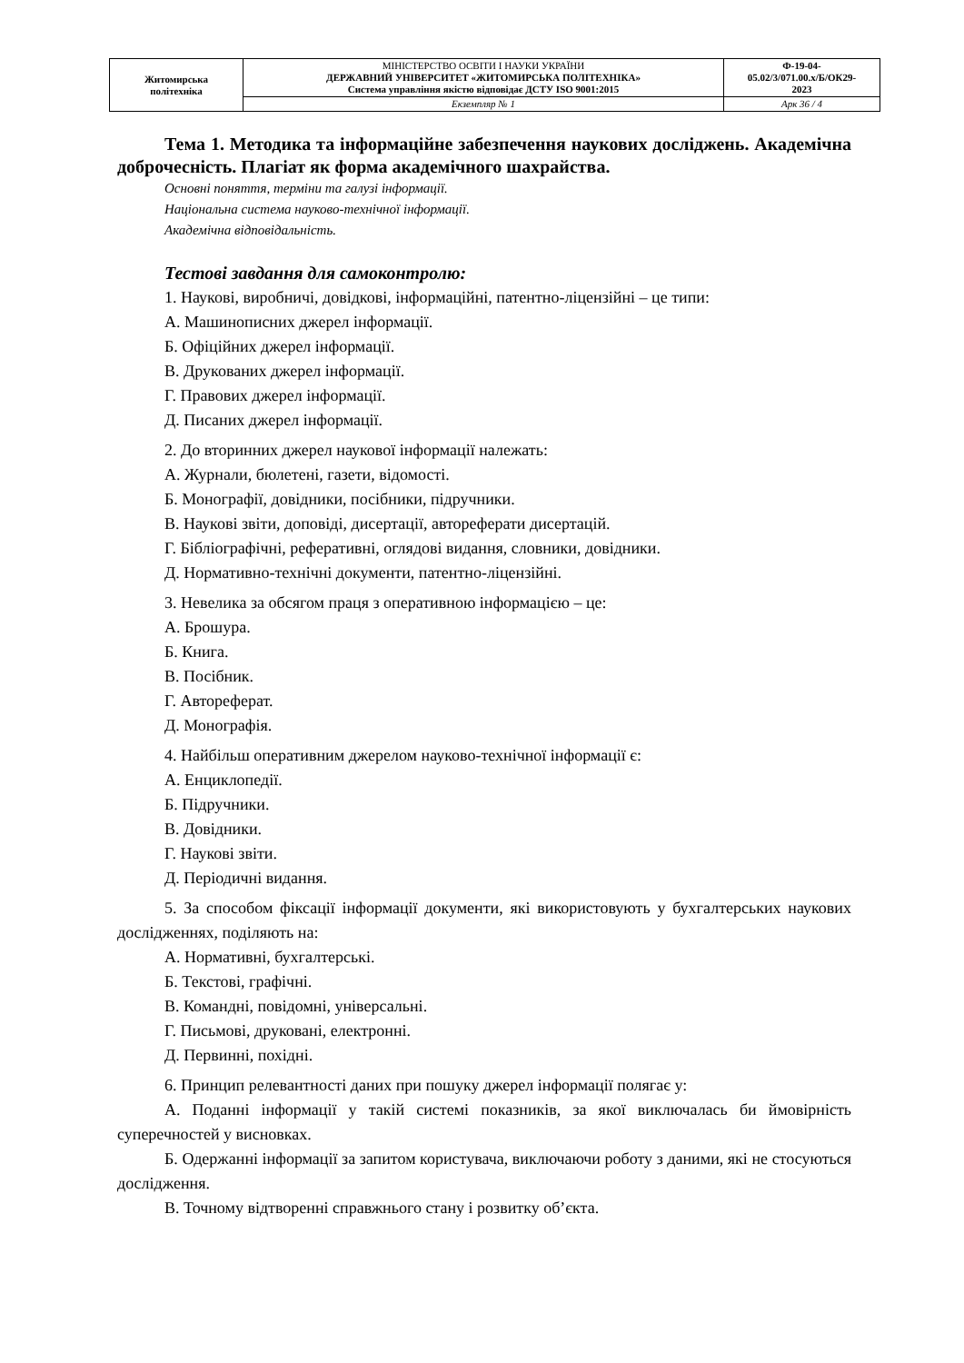| Житомирська політехніка | МІНІСТЕРСТВО ОСВІТИ І НАУКИ УКРАЇНИ ДЕРЖАВНИЙ УНІВЕРСИТЕТ «ЖИТОМИРСЬКА ПОЛІТЕХНІКА» Система управління якістю відповідає ДСТУ ISO 9001:2015 | Ф-19-04- 05.02/3/071.00.х/Б/ОК29- 2023 |
| | Екземпляр № 1 | Арк 36 / 4 |
Тема 1. Методика та інформаційне забезпечення наукових досліджень. Академічна доброчесність. Плагіат як форма академічного шахрайства.
Основні поняття, терміни та галузі інформації.
Національна система науково-технічної інформації.
Академічна відповідальність.
Тестові завдання для самоконтролю:
1. Наукові, виробничі, довідкові, інформаційні, патентно-ліцензійні – це типи:
А. Машинописних джерел інформації.
Б. Офіційних джерел інформації.
В. Друкованих джерел інформації.
Г. Правових джерел інформації.
Д. Писаних джерел інформації.
2. До вторинних джерел наукової інформації належать:
А. Журнали, бюлетені, газети, відомості.
Б. Монографії, довідники, посібники, підручники.
В. Наукові звіти, доповіді, дисертації, автореферати дисертацій.
Г. Бібліографічні, реферативні, оглядові видання, словники, довідники.
Д. Нормативно-технічні документи, патентно-ліцензійні.
3. Невелика за обсягом праця з оперативною інформацією – це:
А. Брошура.
Б. Книга.
В. Посібник.
Г. Автореферат.
Д. Монографія.
4. Найбільш оперативним джерелом науково-технічної інформації є:
А. Енциклопедії.
Б. Підручники.
В. Довідники.
Г. Наукові звіти.
Д. Періодичні видання.
5. За способом фіксації інформації документи, які використовують у бухгалтерських наукових дослідженнях, поділяють на:
А. Нормативні, бухгалтерські.
Б. Текстові, графічні.
В. Командні, повідомні, універсальні.
Г. Письмові, друковані, електронні.
Д. Первинні, похідні.
6. Принцип релевантності даних при пошуку джерел інформації полягає у:
А. Поданні інформації у такій системі показників, за якої виключалась би ймовірність суперечностей у висновках.
Б. Одержанні інформації за запитом користувача, виключаючи роботу з даними, які не стосуються дослідження.
В. Точному відтворенні справжнього стану і розвитку об’єкта.